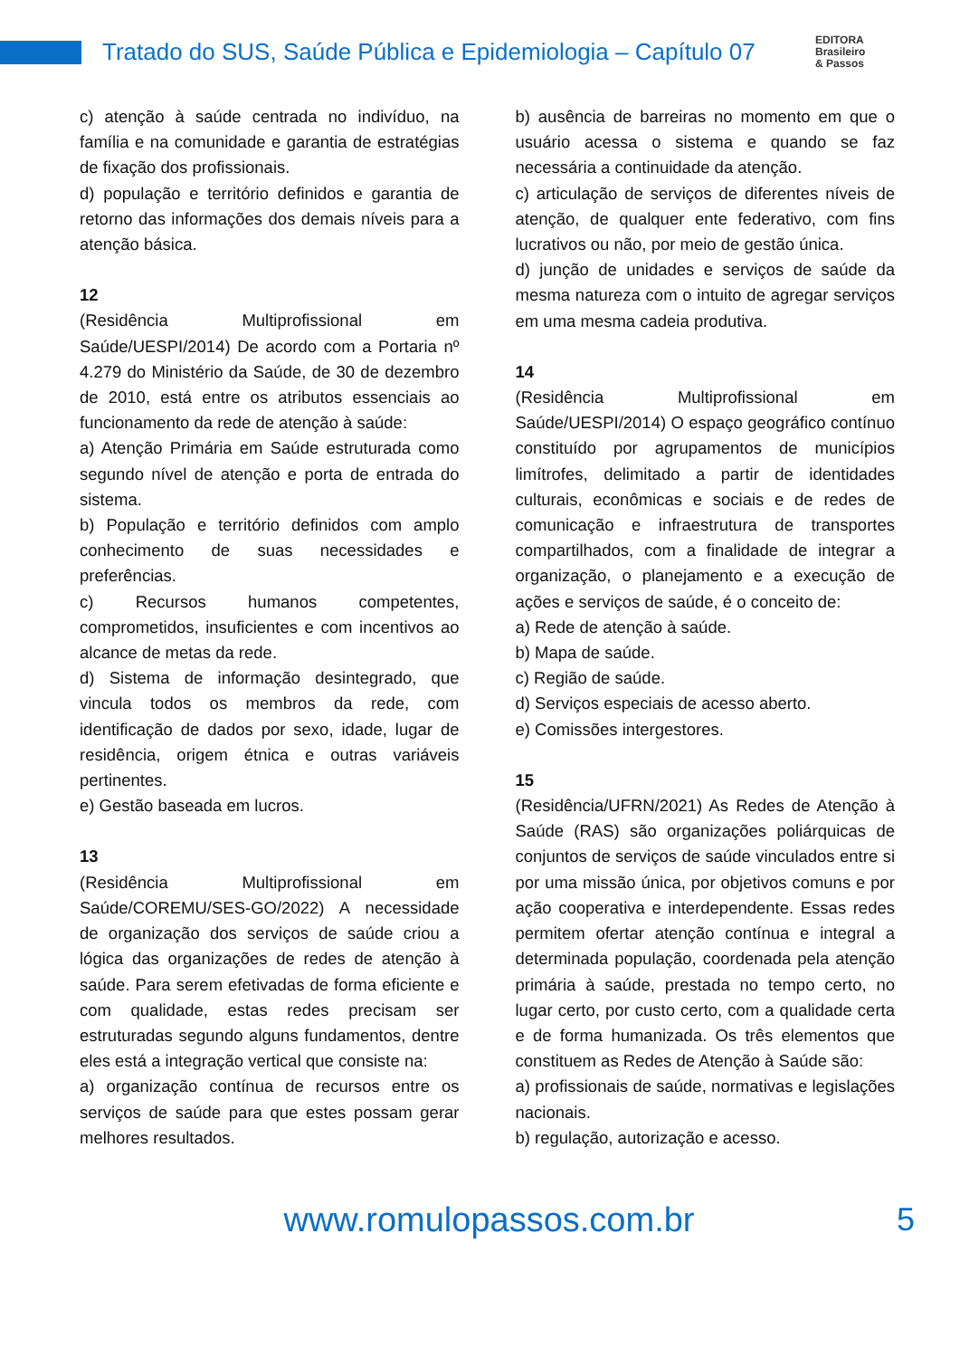Tratado do SUS, Saúde Pública e Epidemiologia – Capítulo 07
EDITORA
Brasileiro
& Passos
c) atenção à saúde centrada no indivíduo, na família e na comunidade e garantia de estratégias de fixação dos profissionais.
d) população e território definidos e garantia de retorno das informações dos demais níveis para a atenção básica.
12
(Residência Multiprofissional em Saúde/UESPI/2014) De acordo com a Portaria nº 4.279 do Ministério da Saúde, de 30 de dezembro de 2010, está entre os atributos essenciais ao funcionamento da rede de atenção à saúde:
a) Atenção Primária em Saúde estruturada como segundo nível de atenção e porta de entrada do sistema.
b) População e território definidos com amplo conhecimento de suas necessidades e preferências.
c) Recursos humanos competentes, comprometidos, insuficientes e com incentivos ao alcance de metas da rede.
d) Sistema de informação desintegrado, que vincula todos os membros da rede, com identificação de dados por sexo, idade, lugar de residência, origem étnica e outras variáveis pertinentes.
e) Gestão baseada em lucros.
13
(Residência Multiprofissional em Saúde/COREMU/SES-GO/2022) A necessidade de organização dos serviços de saúde criou a lógica das organizações de redes de atenção à saúde. Para serem efetivadas de forma eficiente e com qualidade, estas redes precisam ser estruturadas segundo alguns fundamentos, dentre eles está a integração vertical que consiste na:
a) organização contínua de recursos entre os serviços de saúde para que estes possam gerar melhores resultados.
b) ausência de barreiras no momento em que o usuário acessa o sistema e quando se faz necessária a continuidade da atenção.
c) articulação de serviços de diferentes níveis de atenção, de qualquer ente federativo, com fins lucrativos ou não, por meio de gestão única.
d) junção de unidades e serviços de saúde da mesma natureza com o intuito de agregar serviços em uma mesma cadeia produtiva.
14
(Residência Multiprofissional em Saúde/UESPI/2014) O espaço geográfico contínuo constituído por agrupamentos de municípios limítrofes, delimitado a partir de identidades culturais, econômicas e sociais e de redes de comunicação e infraestrutura de transportes compartilhados, com a finalidade de integrar a organização, o planejamento e a execução de ações e serviços de saúde, é o conceito de:
a) Rede de atenção à saúde.
b) Mapa de saúde.
c) Região de saúde.
d) Serviços especiais de acesso aberto.
e) Comissões intergestores.
15
(Residência/UFRN/2021) As Redes de Atenção à Saúde (RAS) são organizações poliárquicas de conjuntos de serviços de saúde vinculados entre si por uma missão única, por objetivos comuns e por ação cooperativa e interdependente. Essas redes permitem ofertar atenção contínua e integral a determinada população, coordenada pela atenção primária à saúde, prestada no tempo certo, no lugar certo, por custo certo, com a qualidade certa e de forma humanizada. Os três elementos que constituem as Redes de Atenção à Saúde são:
a) profissionais de saúde, normativas e legislações nacionais.
b) regulação, autorização e acesso.
www.romulopassos.com.br 5